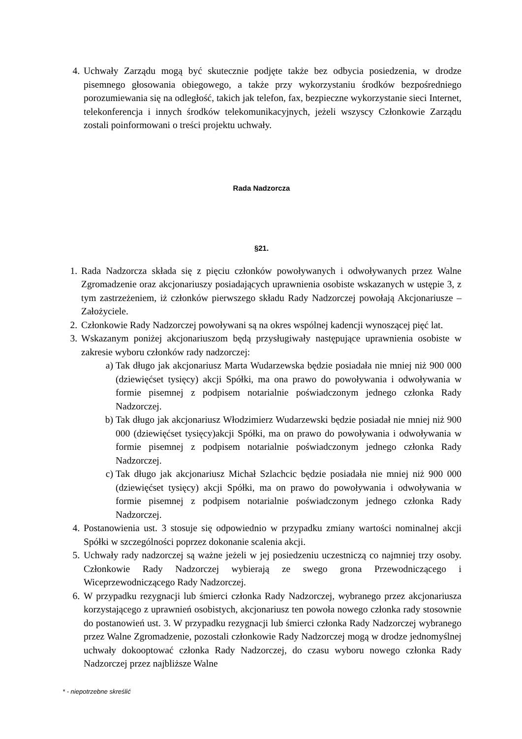4. Uchwały Zarządu mogą być skutecznie podjęte także bez odbycia posiedzenia, w drodze pisemnego głosowania obiegowego, a także przy wykorzystaniu środków bezpośredniego porozumiewania się na odległość, takich jak telefon, fax, bezpieczne wykorzystanie sieci Internet, telekonferencja i innych środków telekomunikacyjnych, jeżeli wszyscy Członkowie Zarządu zostali poinformowani o treści projektu uchwały.
Rada Nadzorcza
§21.
1. Rada Nadzorcza składa się z pięciu członków powoływanych i odwoływanych przez Walne Zgromadzenie oraz akcjonariuszy posiadających uprawnienia osobiste wskazanych w ustępie 3, z tym zastrzeżeniem, iż członków pierwszego składu Rady Nadzorczej powołają Akcjonariusze – Założyciele.
2. Członkowie Rady Nadzorczej powoływani są na okres wspólnej kadencji wynoszącej pięć lat.
3. Wskazanym poniżej akcjonariuszom będą przysługiwały następujące uprawnienia osobiste w zakresie wyboru członków rady nadzorczej:
a) Tak długo jak akcjonariusz Marta Wudarzewska będzie posiadała nie mniej niż 900 000 (dziewięćset tysięcy) akcji Spółki, ma ona prawo do powoływania i odwoływania w formie pisemnej z podpisem notarialnie poświadczonym jednego członka Rady Nadzorczej.
b) Tak długo jak akcjonariusz Włodzimierz Wudarzewski będzie posiadał nie mniej niż 900 000 (dziewięćset tysięcy)akcji Spółki, ma on prawo do powoływania i odwoływania w formie pisemnej z podpisem notarialnie poświadczonym jednego członka Rady Nadzorczej.
c) Tak długo jak akcjonariusz Michał Szlachcic będzie posiadała nie mniej niż 900 000 (dziewięćset tysięcy) akcji Spółki, ma on prawo do powoływania i odwoływania w formie pisemnej z podpisem notarialnie poświadczonym jednego członka Rady Nadzorczej.
4. Postanowienia ust. 3 stosuje się odpowiednio w przypadku zmiany wartości nominalnej akcji Spółki w szczególności poprzez dokonanie scalenia akcji.
5. Uchwały rady nadzorczej są ważne jeżeli w jej posiedzeniu uczestniczą co najmniej trzy osoby. Członkowie Rady Nadzorczej wybierają ze swego grona Przewodniczącego i Wiceprzewodniczącego Rady Nadzorczej.
6. W przypadku rezygnacji lub śmierci członka Rady Nadzorczej, wybranego przez akcjonariusza korzystającego z uprawnień osobistych, akcjonariusz ten powoła nowego członka rady stosownie do postanowień ust. 3. W przypadku rezygnacji lub śmierci członka Rady Nadzorczej wybranego przez Walne Zgromadzenie, pozostali członkowie Rady Nadzorczej mogą w drodze jednomyślnej uchwały dokooptować członka Rady Nadzorczej, do czasu wyboru nowego członka Rady Nadzorczej przez najbliższe Walne
* - niepotrzebne skreślić